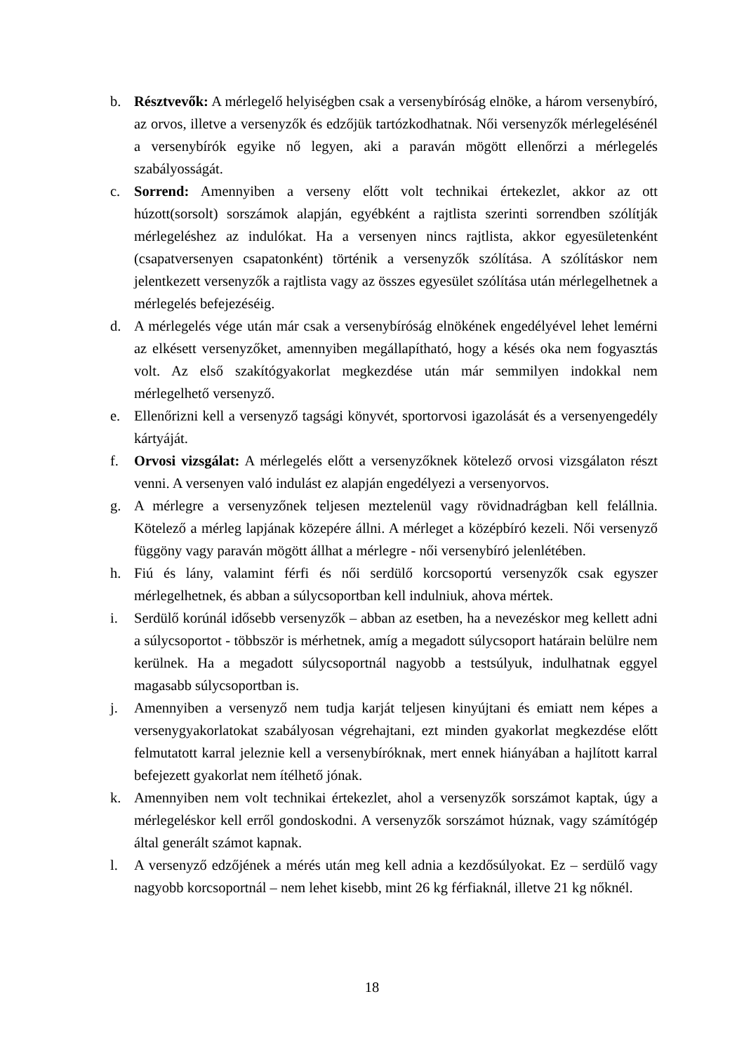b. Résztvevők: A mérlegelő helyiségben csak a versenybíróság elnöke, a három versenybíró, az orvos, illetve a versenyzők és edzőjük tartózkodhatnak. Női versenyzők mérlegelésénél a versenybírók egyike nő legyen, aki a paraván mögött ellenőrzi a mérlegelés szabályosságát.
c. Sorrend: Amennyiben a verseny előtt volt technikai értekezlet, akkor az ott húzott(sorsolt) sorszámok alapján, egyébként a rajtlista szerinti sorrendben szólítják mérlegeléshez az indulókat. Ha a versenyen nincs rajtlista, akkor egyesületenként (csapatversenyen csapatonként) történik a versenyzők szólítása. A szólításkor nem jelentkezett versenyzők a rajtlista vagy az összes egyesület szólítása után mérlegelhetnek a mérlegelés befejezéséig.
d. A mérlegelés vége után már csak a versenybíróság elnökének engedélyével lehet lemérni az elkésett versenyzőket, amennyiben megállapítható, hogy a késés oka nem fogyasztás volt. Az első szakítógyakorlat megkezdése után már semmilyen indokkal nem mérlegelhető versenyző.
e. Ellenőrizni kell a versenyző tagsági könyvét, sportorvosi igazolását és a versenyengedély kártyáját.
f. Orvosi vizsgálat: A mérlegelés előtt a versenyzőknek kötelező orvosi vizsgálaton részt venni. A versenyen való indulást ez alapján engedélyezi a versenyorvos.
g. A mérlegre a versenyzőnek teljesen meztelenül vagy rövidnadrágban kell felállnia. Kötelező a mérleg lapjának közepére állni. A mérleget a középbíró kezeli. Női versenyző függöny vagy paraván mögött állhat a mérlegre - női versenybíró jelenlétében.
h. Fiú és lány, valamint férfi és női serdülő korcsoportú versenyzők csak egyszer mérlegelhetnek, és abban a súlycsoportban kell indulniuk, ahova mértek.
i. Serdülő korúnál idősebb versenyzők – abban az esetben, ha a nevezéskor meg kellett adni a súlycsoportot - többször is mérhetnek, amíg a megadott súlycsoport határain belülre nem kerülnek. Ha a megadott súlycsoportnál nagyobb a testsúlyuk, indulhatnak eggyel magasabb súlycsoportban is.
j. Amennyiben a versenyző nem tudja karját teljesen kinyújtani és emiatt nem képes a versenygyakorlatokat szabályosan végrehajtani, ezt minden gyakorlat megkezdése előtt felmutatott karral jeleznie kell a versenybíróknak, mert ennek hiányában a hajlított karral befejezett gyakorlat nem ítélhető jónak.
k. Amennyiben nem volt technikai értekezlet, ahol a versenyzők sorszámot kaptak, úgy a mérlegeléskor kell erről gondoskodni. A versenyzők sorszámot húznak, vagy számítógép által generált számot kapnak.
l. A versenyző edzőjének a mérés után meg kell adnia a kezdősúlyokat. Ez – serdülő vagy nagyobb korcsoportnál – nem lehet kisebb, mint 26 kg férfiaknál, illetve 21 kg nőknél.
18